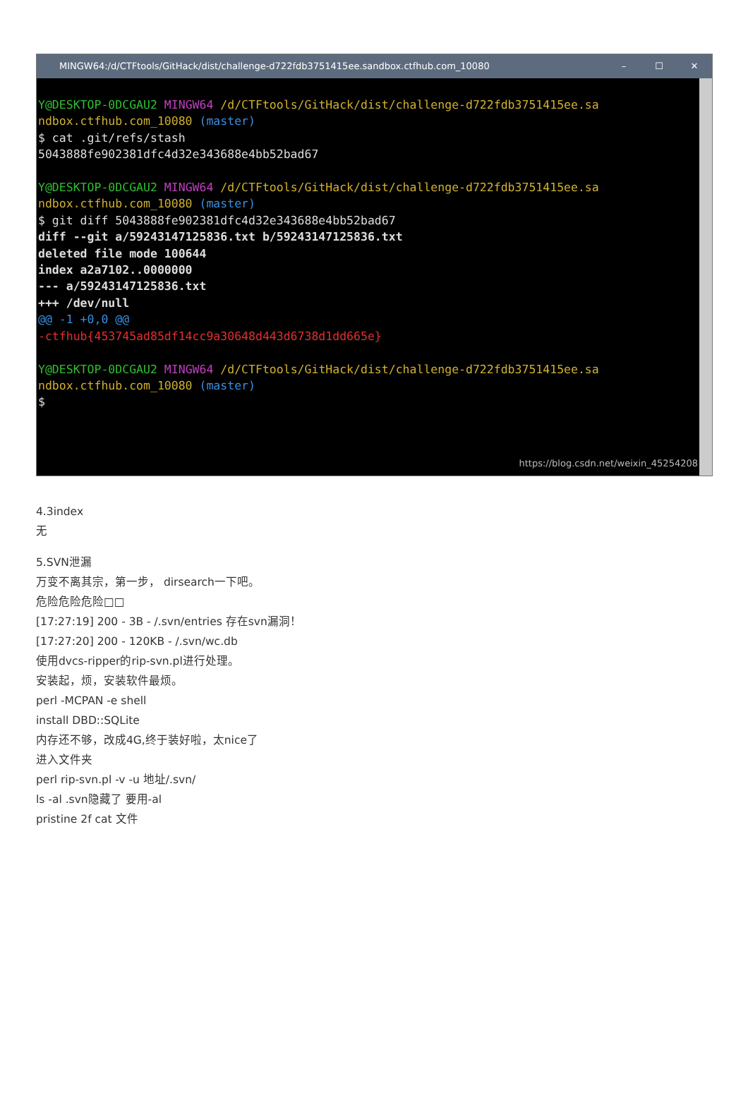MINGW64:/d/CTFtools/GitHack/dist/challenge-d722fdb3751415ee.sandbox.ctfhub.com_10080 – ☐ ✕
Y@DESKTOP-0DCGAU2 MINGW64 /d/CTFtools/GitHack/dist/challenge-d722fdb3751415ee.sa ndbox.ctfhub.com_10080 (master) $ cat .git/refs/stash 5043888fe902381dfc4d32e343688e4bb52bad67 Y@DESKTOP-0DCGAU2 MINGW64 /d/CTFtools/GitHack/dist/challenge-d722fdb3751415ee.sa ndbox.ctfhub.com_10080 (master) $ git diff 5043888fe902381dfc4d32e343688e4bb52bad67 diff --git a/59243147125836.txt b/59243147125836.txt deleted file mode 100644 index a2a7102..0000000 --- a/59243147125836.txt +++ /dev/null @@ -1 +0,0 @@ -ctfhub{453745ad85df14cc9a30648d443d6738d1dd665e} Y@DESKTOP-0DCGAU2 MINGW64 /d/CTFtools/GitHack/dist/challenge-d722fdb3751415ee.sa ndbox.ctfhub.com_10080 (master) $
https://blog.csdn.net/weixin_45254208
4.3index
无
5.SVN泄漏
万变不离其宗，第一步， dirsearch一下吧。
危险危险危险□□
[17:27:19] 200 - 3B - /.svn/entries 存在svn漏洞！
[17:27:20] 200 - 120KB - /.svn/wc.db
使用dvcs-ripper的rip-svn.pl进行处理。
安装起，烦，安装软件最烦。
perl -MCPAN -e shell
install DBD::SQLite
内存还不够，改成4G,终于装好啦，太nice了
进入文件夹
perl rip-svn.pl -v -u 地址/.svn/
ls -al .svn隐藏了 要用-al
pristine 2f cat 文件